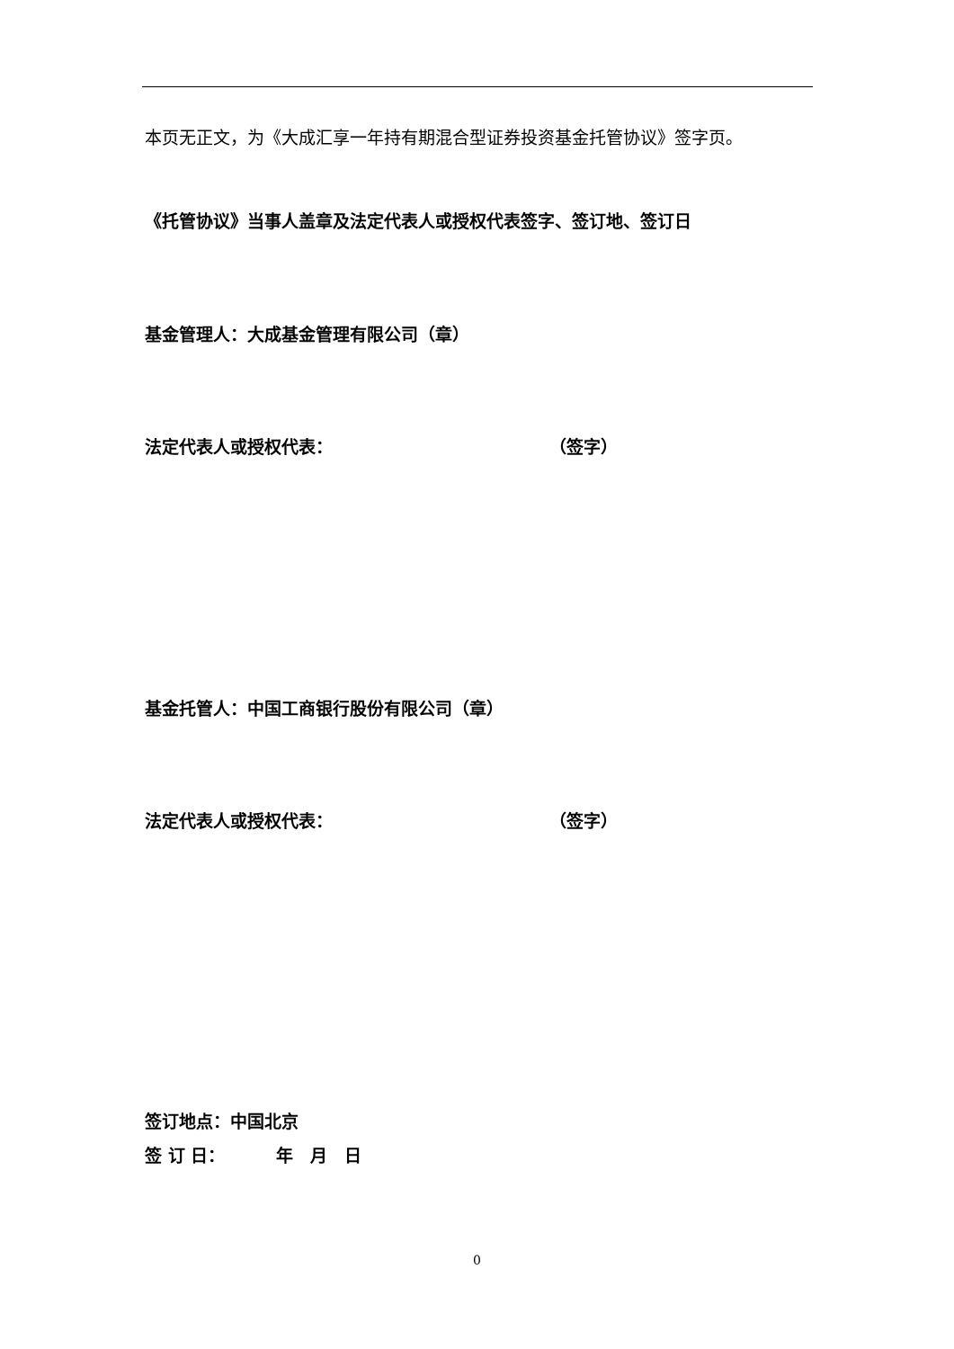本页无正文，为《大成汇享一年持有期混合型证券投资基金托管协议》签字页。
《托管协议》当事人盖章及法定代表人或授权代表签字、签订地、签订日
基金管理人：大成基金管理有限公司（章）
法定代表人或授权代表： （签字）
基金托管人：中国工商银行股份有限公司（章）
法定代表人或授权代表： （签字）
签订地点：中国北京
签 订 日：   年　月　日
0